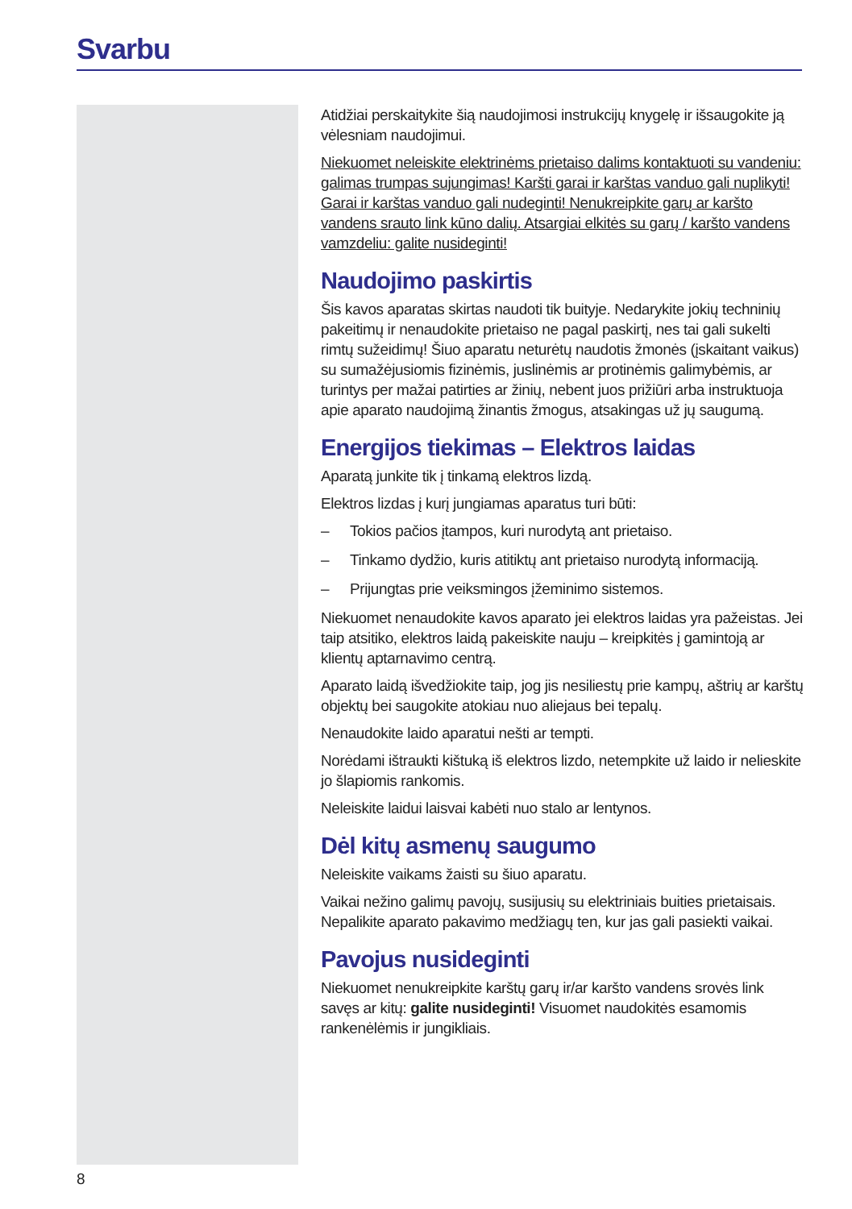Svarbu
Atidžiai perskaitykite šią naudojimosi instrukcijų knygelę ir išsaugokite ją vėlesniam naudojimui.
Niekuomet neleiskite elektrinėms prietaiso dalims kontaktuoti su vandeniu: galimas trumpas sujungimas! Karšti garai ir karštas vanduo gali nuplikyti! Garai ir karštas vanduo gali nudeginti! Nenukreipkite garų ar karšto vandens srauto link kūno dalių. Atsargiai elkitės su garų / karšto vandens vamzdeliu: galite nusideginti!
Naudojimo paskirtis
Šis kavos aparatas skirtas naudoti tik buityje. Nedarykite jokių techninių pakeitimų ir nenaudokite prietaiso ne pagal paskirtį, nes tai gali sukelti rimtų sužeidimų! Šiuo aparatu neturėtų naudotis žmonės (įskaitant vaikus) su sumažėjusiomis fizinėmis, juslinėmis ar protinėmis galimybėmis, ar turintys per mažai patirties ar žinių, nebent juos prižiūri arba instruktuoja apie aparato naudojimą žinantis žmogus, atsakingas už jų saugumą.
Energijos tiekimas – Elektros laidas
Aparatą junkite tik į tinkamą elektros lizdą.
Elektros lizdas į kurį jungiamas aparatus turi būti:
– Tokios pačios įtampos, kuri nurodytą ant prietaiso.
– Tinkamo dydžio, kuris atitiktų ant prietaiso nurodytą informaciją.
– Prijungtas prie veiksmingos įžeminimo sistemos.
Niekuomet nenaudokite kavos aparato jei elektros laidas yra pažeistas. Jei taip atsitiko, elektros laidą pakeiskite nauju – kreipkitės į gamintoją ar klientų aptarnavimo centrą.
Aparato laidą išvedžiokite taip, jog jis nesiliestų prie kampų, aštrių ar karštų objektų bei saugokite atokiau nuo aliejaus bei tepalų.
Nenaudokite laido aparatui nešti ar tempti.
Norėdami ištraukti kištuką iš elektros lizdo, netempkite už laido ir nelieskite jo šlapiomis rankomis.
Neleiskite laidui laisvai kabėti nuo stalo ar lentynos.
Dėl kitų asmenų saugumo
Neleiskite vaikams žaisti su šiuo aparatu.
Vaikai nežino galimų pavojų, susijusių su elektriniais buities prietaisais. Nepalikite aparato pakavimo medžiagų ten, kur jas gali pasiekti vaikai.
Pavojus nusideginti
Niekuomet nenukreipkite karštų garų ir/ar karšto vandens srovės link savęs ar kitų: galite nusideginti! Visuomet naudokitės esamomis rankenėlėmis ir jungikliais.
8